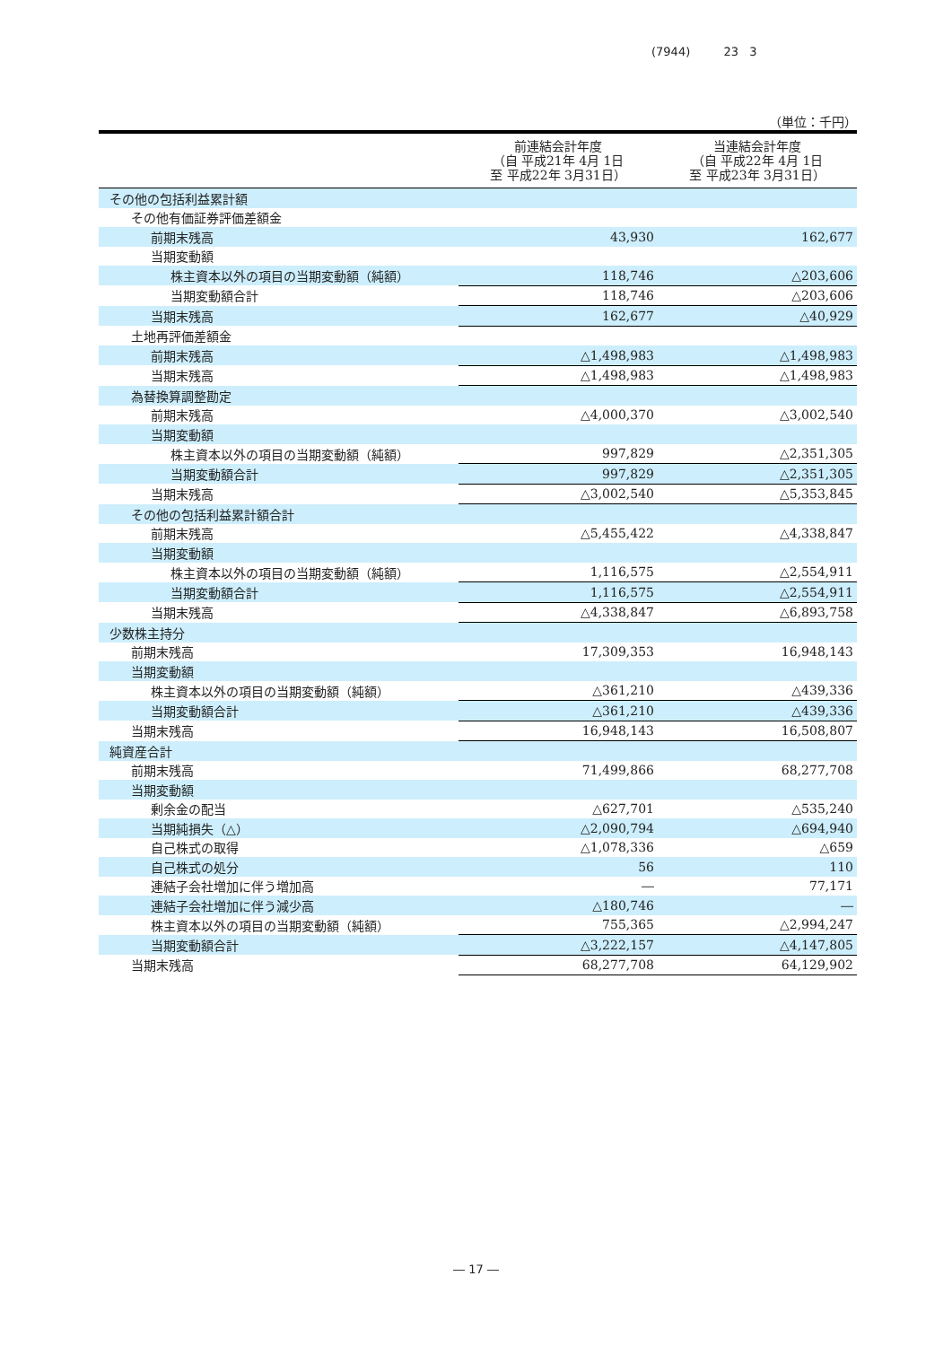(7944) 23 3
（単位：千円）
| | 前連結会計年度 （自 平成21年 4月 1日 至 平成22年 3月31日） | 当連結会計年度 （自 平成22年 4月 1日 至 平成23年 3月31日） |
| --- | --- | --- |
| その他の包括利益累計額 | | |
| その他有価証券評価差額金 | | |
| 前期末残高 | 43,930 | 162,677 |
| 当期変動額 | | |
| 株主資本以外の項目の当期変動額（純額） | 118,746 | △203,606 |
| 当期変動額合計 | 118,746 | △203,606 |
| 当期末残高 | 162,677 | △40,929 |
| 土地再評価差額金 | | |
| 前期末残高 | △1,498,983 | △1,498,983 |
| 当期末残高 | △1,498,983 | △1,498,983 |
| 為替換算調整勘定 | | |
| 前期末残高 | △4,000,370 | △3,002,540 |
| 当期変動額 | | |
| 株主資本以外の項目の当期変動額（純額） | 997,829 | △2,351,305 |
| 当期変動額合計 | 997,829 | △2,351,305 |
| 当期末残高 | △3,002,540 | △5,353,845 |
| その他の包括利益累計額合計 | | |
| 前期末残高 | △5,455,422 | △4,338,847 |
| 当期変動額 | | |
| 株主資本以外の項目の当期変動額（純額） | 1,116,575 | △2,554,911 |
| 当期変動額合計 | 1,116,575 | △2,554,911 |
| 当期末残高 | △4,338,847 | △6,893,758 |
| 少数株主持分 | | |
| 前期末残高 | 17,309,353 | 16,948,143 |
| 当期変動額 | | |
| 株主資本以外の項目の当期変動額（純額） | △361,210 | △439,336 |
| 当期変動額合計 | △361,210 | △439,336 |
| 当期末残高 | 16,948,143 | 16,508,807 |
| 純資産合計 | | |
| 前期末残高 | 71,499,866 | 68,277,708 |
| 当期変動額 | | |
| 剰余金の配当 | △627,701 | △535,240 |
| 当期純損失（△） | △2,090,794 | △694,940 |
| 自己株式の取得 | △1,078,336 | △659 |
| 自己株式の処分 | 56 | 110 |
| 連結子会社増加に伴う増加高 | ― | 77,171 |
| 連結子会社増加に伴う減少高 | △180,746 | ― |
| 株主資本以外の項目の当期変動額（純額） | 755,365 | △2,994,247 |
| 当期変動額合計 | △3,222,157 | △4,147,805 |
| 当期末残高 | 68,277,708 | 64,129,902 |
― 17 ―